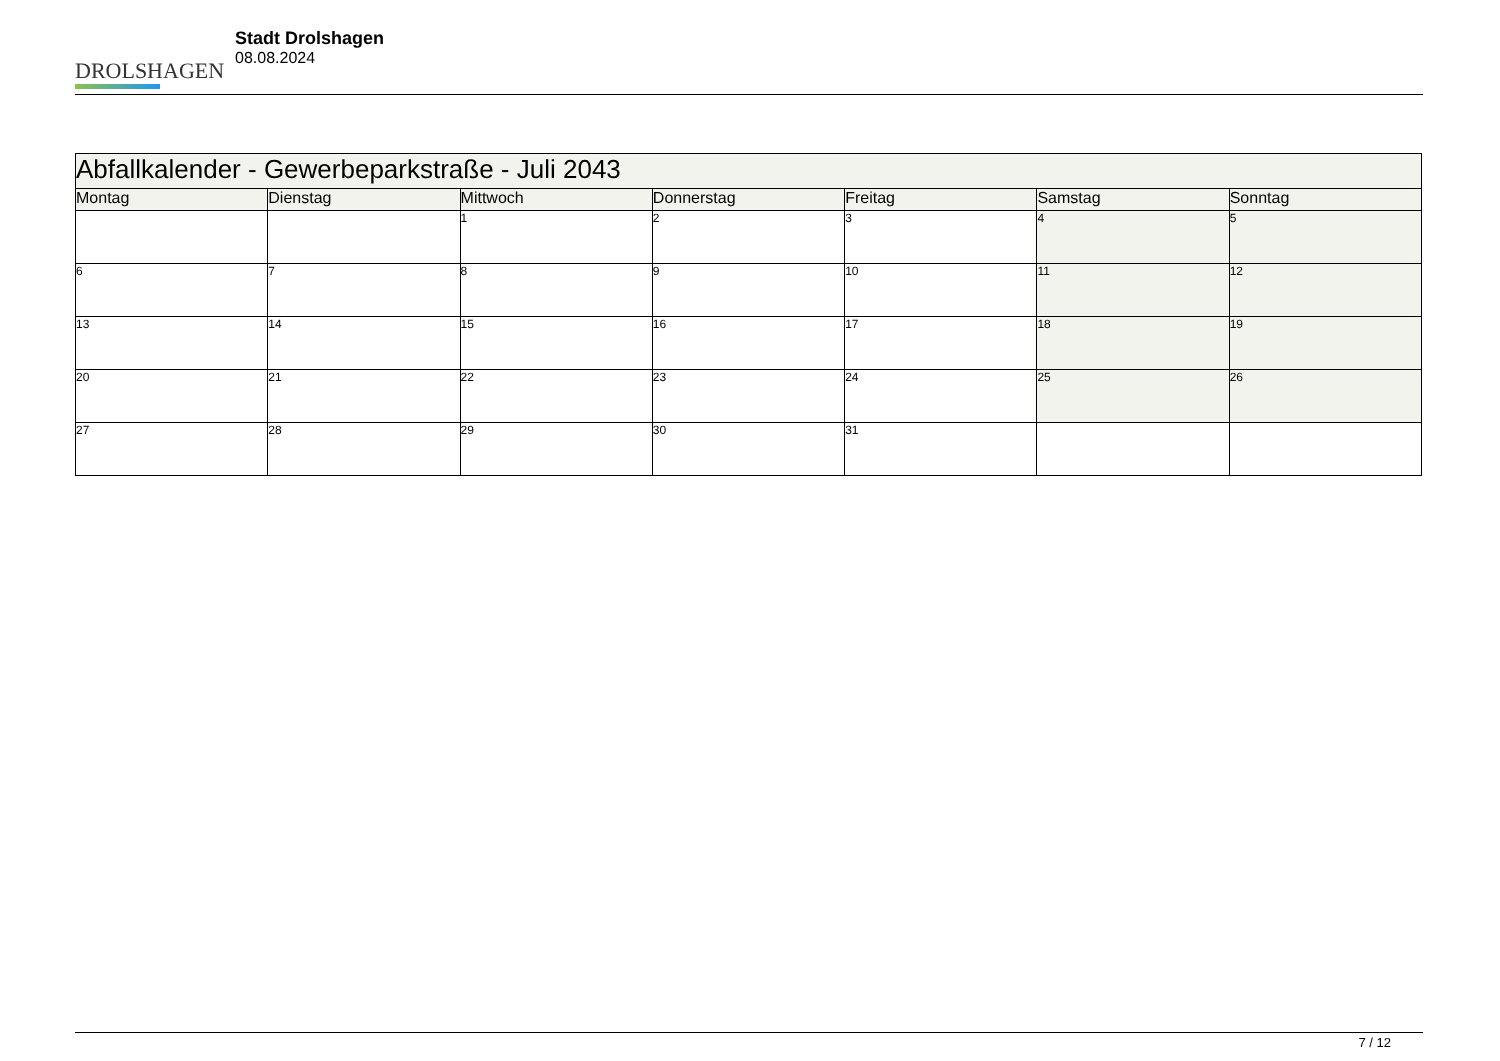DROLSHAGEN
Stadt Drolshagen
08.08.2024
| Abfallkalender - Gewerbeparkstraße - Juli 2043 | | | | | | |
| Montag | Dienstag | Mittwoch | Donnerstag | Freitag | Samstag | Sonntag |
| | | 1 | 2 | 3 | 4 | 5 |
| 6 | 7 | 8 | 9 | 10 | 11 | 12 |
| 13 | 14 | 15 | 16 | 17 | 18 | 19 |
| 20 | 21 | 22 | 23 | 24 | 25 | 26 |
| 27 | 28 | 29 | 30 | 31 | | |
7 / 12